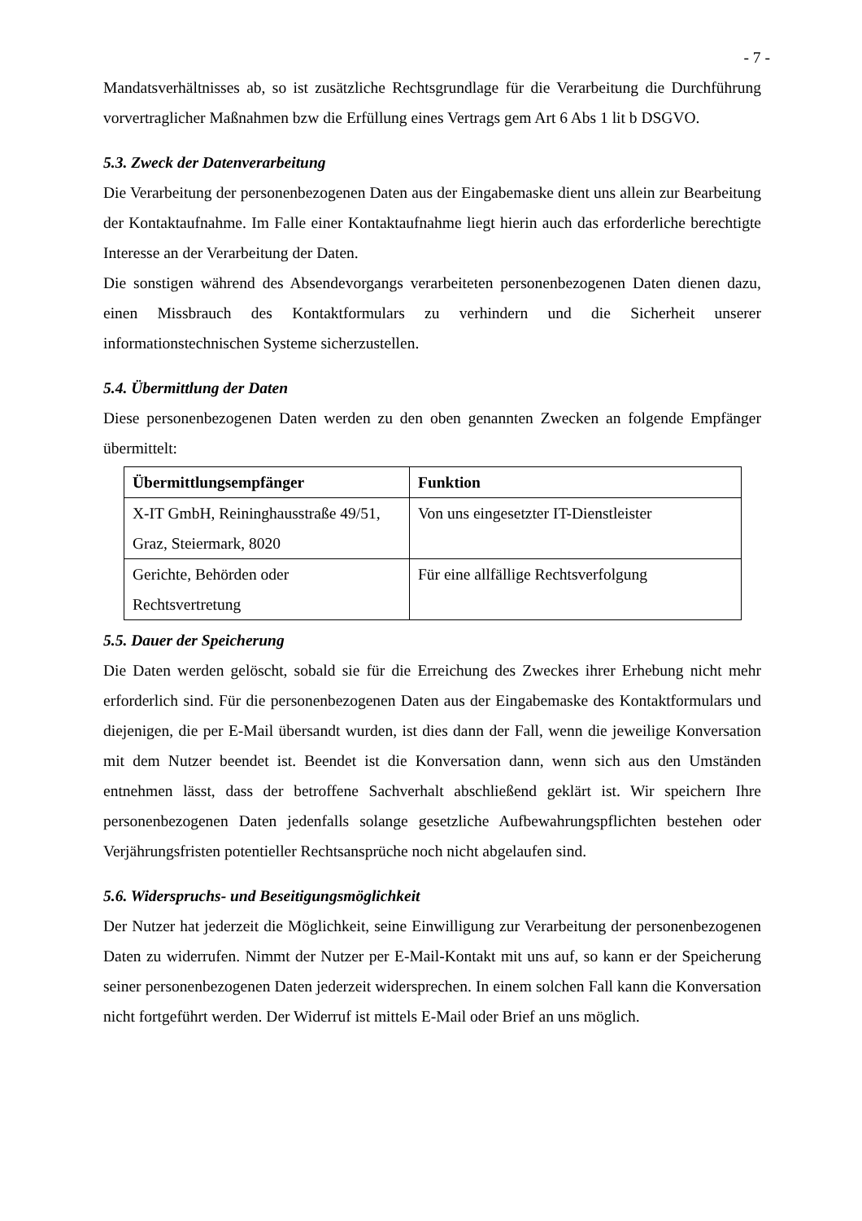- 7 -
Mandatsverhältnisses ab, so ist zusätzliche Rechtsgrundlage für die Verarbeitung die Durchführung vorvertraglicher Maßnahmen bzw die Erfüllung eines Vertrags gem Art 6 Abs 1 lit b DSGVO.
5.3. Zweck der Datenverarbeitung
Die Verarbeitung der personenbezogenen Daten aus der Eingabemaske dient uns allein zur Bearbeitung der Kontaktaufnahme. Im Falle einer Kontaktaufnahme liegt hierin auch das erforderliche berechtigte Interesse an der Verarbeitung der Daten.
Die sonstigen während des Absendevorgangs verarbeiteten personenbezogenen Daten dienen dazu, einen Missbrauch des Kontaktformulars zu verhindern und die Sicherheit unserer informationstechnischen Systeme sicherzustellen.
5.4. Übermittlung der Daten
Diese personenbezogenen Daten werden zu den oben genannten Zwecken an folgende Empfänger übermittelt:
| Übermittlungsempfänger | Funktion |
| --- | --- |
| X-IT GmbH, Reininghausstraße 49/51, Graz, Steiermark, 8020 | Von uns eingesetzter IT-Dienstleister |
| Gerichte, Behörden oder Rechtsvertretung | Für eine allfällige Rechtsverfolgung |
5.5. Dauer der Speicherung
Die Daten werden gelöscht, sobald sie für die Erreichung des Zweckes ihrer Erhebung nicht mehr erforderlich sind. Für die personenbezogenen Daten aus der Eingabemaske des Kontaktformulars und diejenigen, die per E-Mail übersandt wurden, ist dies dann der Fall, wenn die jeweilige Konversation mit dem Nutzer beendet ist. Beendet ist die Konversation dann, wenn sich aus den Umständen entnehmen lässt, dass der betroffene Sachverhalt abschließend geklärt ist. Wir speichern Ihre personenbezogenen Daten jedenfalls solange gesetzliche Aufbewahrungspflichten bestehen oder Verjährungsfristen potentieller Rechtsansprüche noch nicht abgelaufen sind.
5.6. Widerspruchs- und Beseitigungsmöglichkeit
Der Nutzer hat jederzeit die Möglichkeit, seine Einwilligung zur Verarbeitung der personenbezogenen Daten zu widerrufen. Nimmt der Nutzer per E-Mail-Kontakt mit uns auf, so kann er der Speicherung seiner personenbezogenen Daten jederzeit widersprechen. In einem solchen Fall kann die Konversation nicht fortgeführt werden. Der Widerruf ist mittels E-Mail oder Brief an uns möglich.